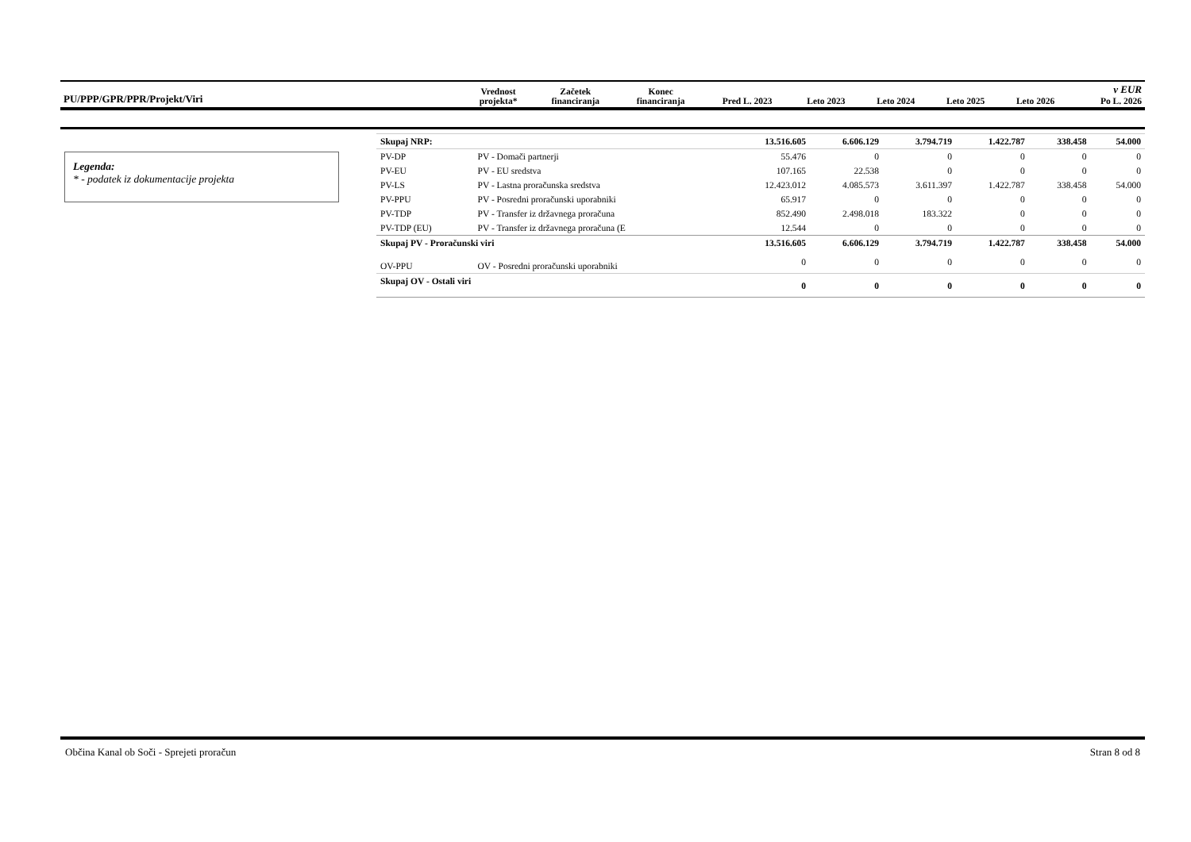| PU/PPP/GPR/PPR/Projekt/Viri | Vrednost projekta* | Začetek financiranja | Konec financiranja | Pred L. 2023 | Leto 2023 | Leto 2024 | Leto 2025 | Leto 2026 | v EUR Po L. 2026 |
Legenda:
* - podatek iz dokumentacije projekta
| Skupaj NRP: | | 13.516.605 | 6.606.129 | 3.794.719 | 1.422.787 | 338.458 | 54.000 |
| PV-DP | PV - Domači partnerji | 55.476 | 0 | 0 | 0 | 0 | 0 |
| PV-EU | PV - EU sredstva | 107.165 | 22.538 | 0 | 0 | 0 | 0 |
| PV-LS | PV - Lastna proračunska sredstva | 12.423.012 | 4.085.573 | 3.611.397 | 1.422.787 | 338.458 | 54.000 |
| PV-PPU | PV - Posredni proračunski uporabniki | 65.917 | 0 | 0 | 0 | 0 | 0 |
| PV-TDP | PV - Transfer iz državnega proračuna | 852.490 | 2.498.018 | 183.322 | 0 | 0 | 0 |
| PV-TDP (EU) | PV - Transfer iz državnega proračuna (E | 12.544 | 0 | 0 | 0 | 0 | 0 |
| Skupaj PV - Proračunski viri | | 13.516.605 | 6.606.129 | 3.794.719 | 1.422.787 | 338.458 | 54.000 |
| OV-PPU | OV - Posredni proračunski uporabniki | 0 | 0 | 0 | 0 | 0 | 0 |
| Skupaj OV - Ostali viri | | 0 | 0 | 0 | 0 | 0 | 0 |
Občina Kanal ob Soči - Sprejeti proračun Stran 8 od 8